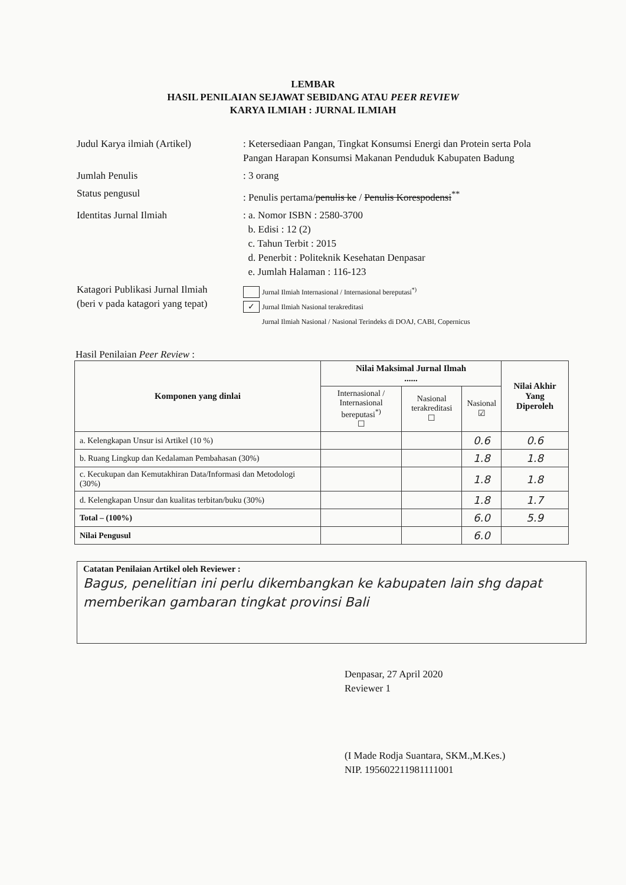LEMBAR
HASIL PENILAIAN SEJAWAT SEBIDANG ATAU PEER REVIEW
KARYA ILMIAH : JURNAL ILMIAH
| Judul Karya ilmiah (Artikel) | : Ketersediaan Pangan, Tingkat Konsumsi Energi dan Protein serta Pola Pangan Harapan Konsumsi Makanan Penduduk Kabupaten Badung |
| Jumlah Penulis | : 3 orang |
| Status pengusul | : Penulis pertama/ penulis ke / Penulis Korespodensi<sup>**</sup> |
| Identitas Jurnal Ilmiah | : a. Nomor ISBN : 2580-3700 b. Edisi : 12 (2) c. Tahun Terbit : 2015 d. Penerbit : Politeknik Kesehatan Denpasar e. Jumlah Halaman : 116-123 |
| Katagori Publikasi Jurnal Ilmiah (beri v pada katagori yang tepat) | Jurnal Ilmiah Internasional / Internasional bereputasi<sup>*)</sup> ✓ Jurnal Ilmiah Nasional terakreditasi Jurnal Ilmiah Nasional / Nasional Terindeks di DOAJ, CABI, Copernicus |
Hasil Penilaian Peer Review :
| Komponen yang dinlai | Nilai Maksimal Jurnal Ilmah ...... | | | Nilai Akhir Yang Diperoleh |
| --- | --- | --- | --- | --- |
| | Internasional / Internasional bereputasi<sup>*)</sup> ☐ | Nasional terakreditasi ☐ | Nasional ☑ | |
| a. Kelengkapan Unsur isi Artikel (10 %) | | | 0.6 | 0.6 |
| b. Ruang Lingkup dan Kedalaman Pembahasan (30%) | | | 1.8 | 1.8 |
| c. Kecukupan dan Kemutakhiran Data/Informasi dan Metodologi (30%) | | | 1.8 | 1.8 |
| d. Kelengkapan Unsur dan kualitas terbitan/buku (30%) | | | 1.8 | 1.7 |
| Total – (100%) | | | 6.0 | 5.9 |
| Nilai Pengusul | | | 6.0 | |
Catatan Penilaian Artikel oleh Reviewer :
Bagus, penelitian ini perlu dikembangkan ke kabupaten lain shg dapat memberikan gambaran tingkat provinsi Bali
Denpasar, 27 April 2020
Reviewer 1
(I Made Rodja Suantara, SKM.,M.Kes.)
NIP. 195602211981111001